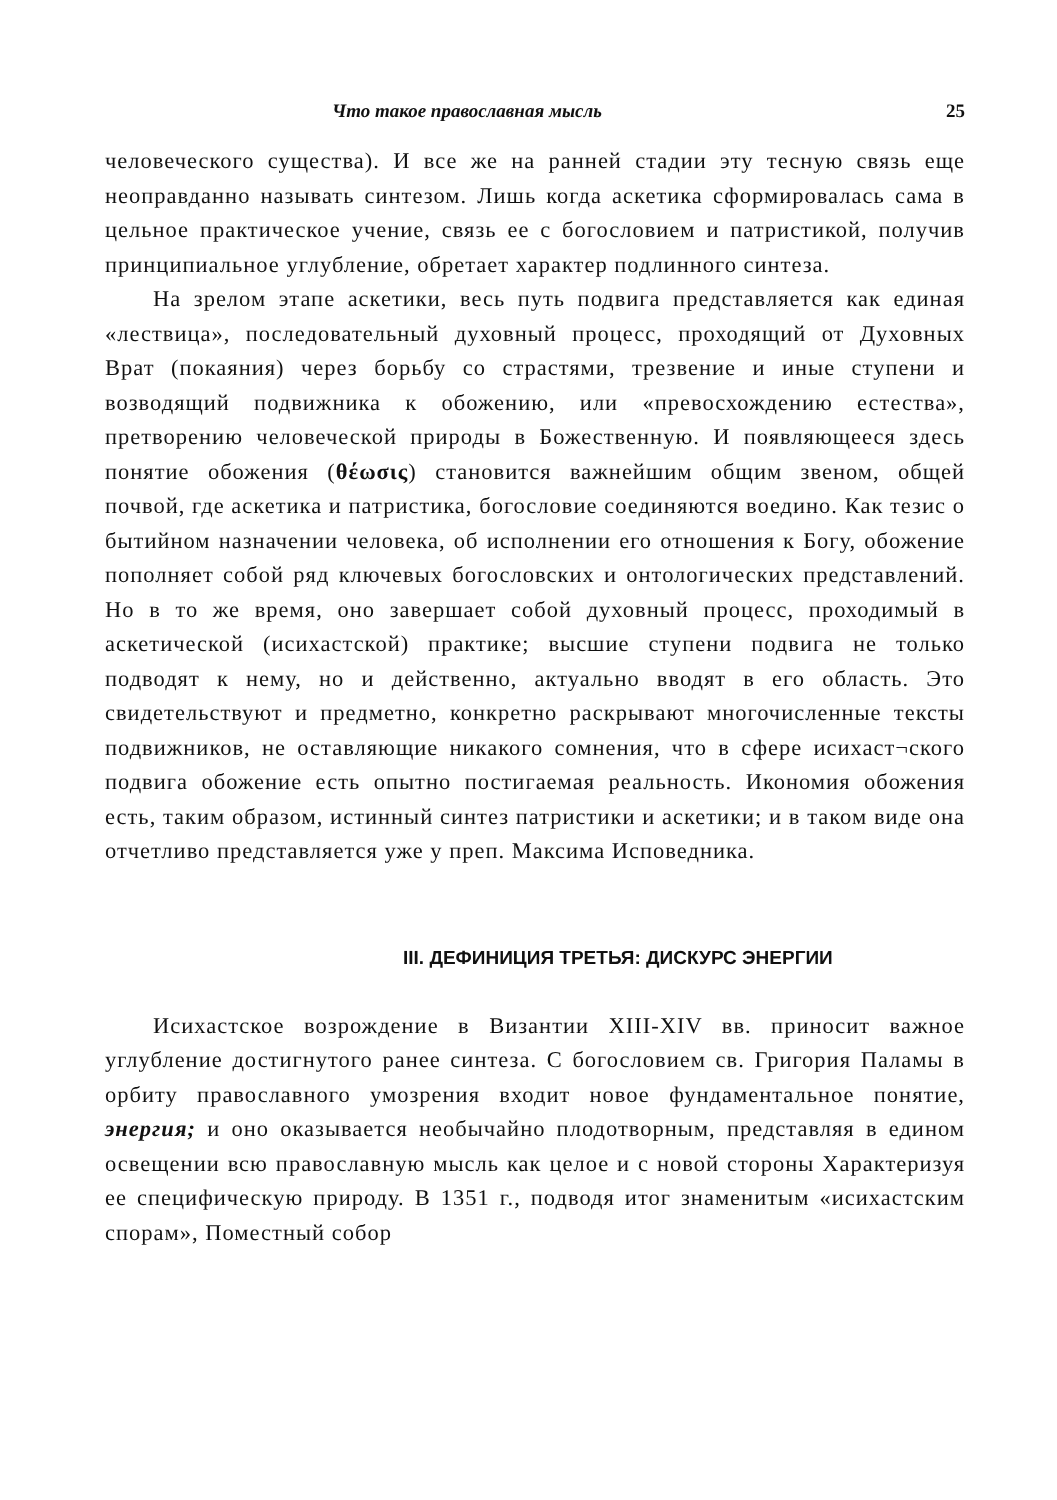Что такое православная мысль 25
человеческого существа). И все же на ранней стадии эту тесную связь еще неоправданно называть синтезом. Лишь когда аскетика сформировалась сама в цельное практическое учение, связь ее с богословием и патристикой, получив принципиальное углубление, обретает характер подлинного синтеза.
На зрелом этапе аскетики, весь путь подвига представляется как единая «лествица», последовательный духовный процесс, проходящий от Духовных Врат (покаяния) через борьбу со страстями, трезвение и иные ступени и возводящий подвижника к обожению, или «превосхождению естества», претворению человеческой природы в Божественную. И появляющееся здесь понятие обожения (θέωσις) становится важнейшим общим звеном, общей почвой, где аскетика и патристика, богословие соединяются воедино. Как тезис о бытийном назначении человека, об исполнении его отношения к Богу, обожение пополняет собой ряд ключевых богословских и онтологических представлений. Но в то же время, оно завершает собой духовный процесс, проходимый в аскетической (исихастской) практике; высшие ступени подвига не только подводят к нему, но и действенно, актуально вводят в его область. Это свидетельствуют и предметно, конкретно раскрывают многочисленные тексты подвижников, не оставляющие никакого сомнения, что в сфере исихаст¬ского подвига обожение есть опытно постигаемая реальность. Икономия обожения есть, таким образом, истинный синтез патристики и аскетики; и в таком виде она отчетливо представляется уже у преп. Максима Исповедника.
III. ДЕФИНИЦИЯ ТРЕТЬЯ: ДИСКУРС ЭНЕРГИИ
Исихастское возрождение в Византии XIII-XIV вв. приносит важное углубление достигнутого ранее синтеза. С богословием св. Григория Паламы в орбиту православного умозрения входит новое фундаментальное понятие, энергия; и оно оказывается необычайно плодотворным, представляя в едином освещении всю православную мысль как целое и с новой стороны Характеризуя ее специфическую природу. В 1351 г., подводя итог знаменитым «исихастским спорам», Поместный собор